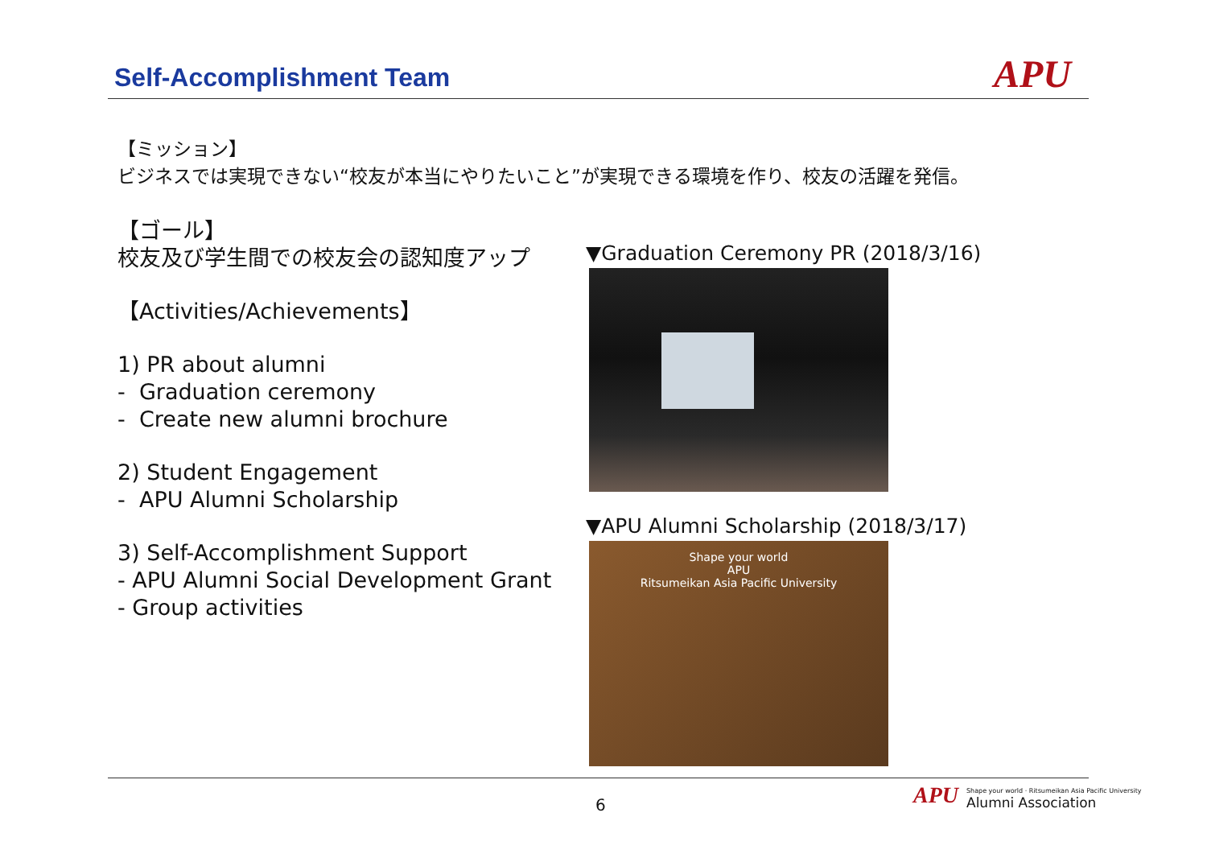Self-Accomplishment Team APU
【ミッション】
ビジネスでは実現できない“校友が本当にやりたいこと”が実現できる環境を作り、校友の活躍を発信。
【ゴール】
校友及び学生間での校友会の認知度アップ
【Activities/Achievements】
1) PR about alumni
- Graduation ceremony
- Create new alumni brochure
2) Student Engagement
- APU Alumni Scholarship
3) Self-Accomplishment Support
- APU Alumni Social Development Grant
- Group activities
▼Graduation Ceremony PR (2018/3/16)
▼APU Alumni Scholarship (2018/3/17)
Shape your world
APU
Ritsumeikan Asia Pacific University
6
APU Shape your world · Ritsumeikan Asia Pacific University
Alumni Association